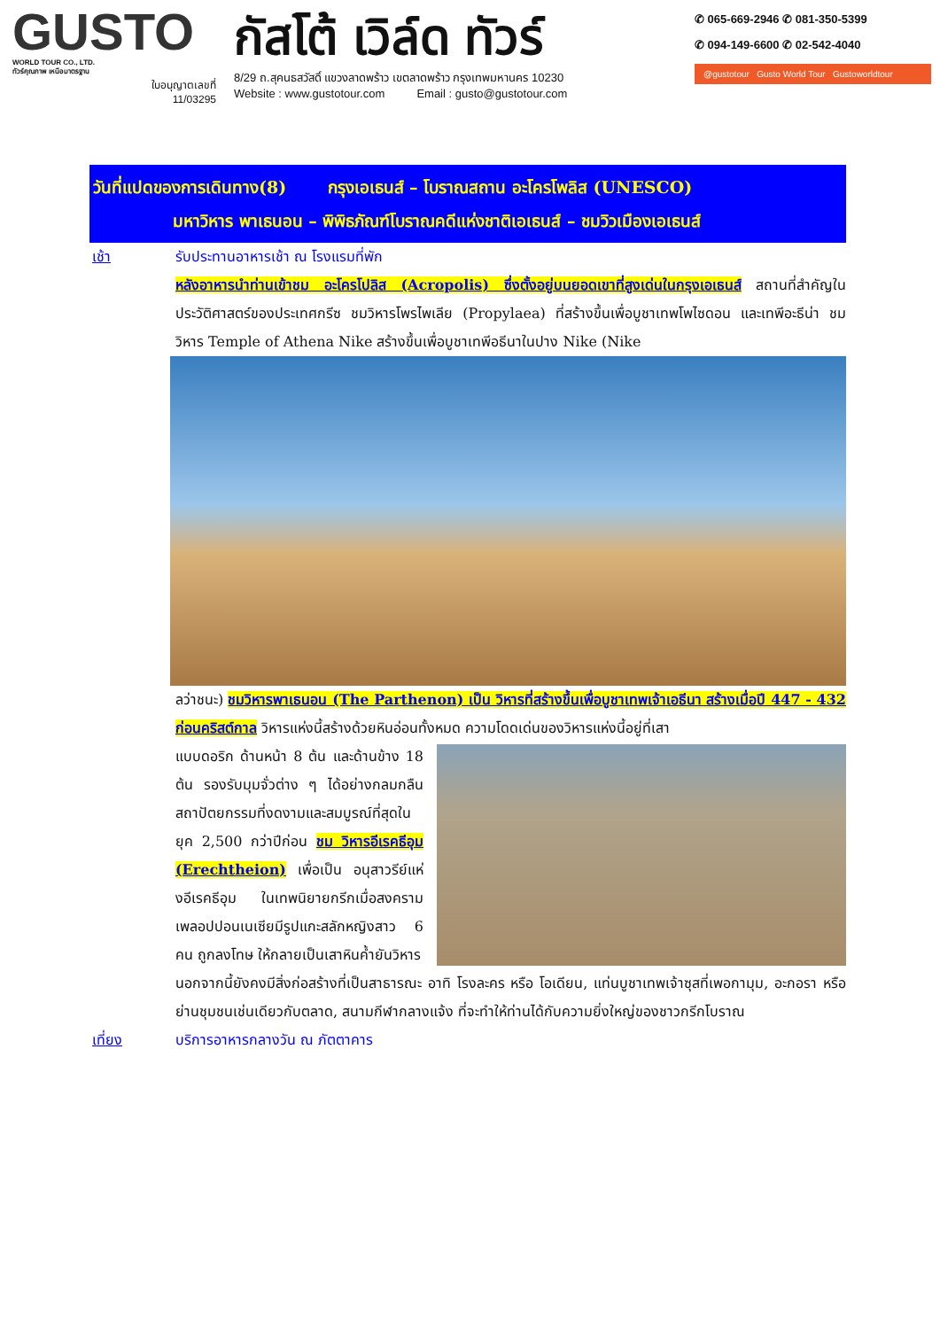GUSTO
WORLD TOUR CO., LTD.
ทัวร์คุณภาพ เหนือมาตรฐาน
ใบอนุญาตเลขที่
11/03295
กัสโต้ เวิล์ด ทัวร์
8/29 ถ.สุคนธสวัสดิ์ แขวงลาดพร้าว เขตลาดพร้าว กรุงเทพมหานคร 10230
Website : www.gustotour.com Email : gusto@gustotour.com
✆ 065-669-2946 ✆ 081-350-5399
✆ 094-149-6600 ✆ 02-542-4040
@gustotour Gusto World Tour Gustoworldtour
วันที่แปดของการเดินทาง(8) กรุงเอเธนส์ – โบราณสถาน อะโครโพลิส (UNESCO)
มหาวิหาร พาเธนอน – พิพิธภัณฑ์โบราณคดีแห่งชาติเอเธนส์ – ชมวิวเมืองเอเธนส์
เช้า รับประทานอาหารเช้า ณ โรงแรมที่พัก
หลังอาหารนำท่านเข้าชม อะโครโปลิส (Acropolis) ซึ่งตั้งอยู่บนยอดเขาที่สูงเด่นในกรุงเอเธนส์ สถานที่สำคัญในประวัติศาสตร์ของประเทศกรีซ ชมวิหารโพรไพเลีย (Propylaea) ที่สร้างขึ้นเพื่อบูชาเทพโพไซดอน และเทพีอะธีน่า ชมวิหาร Temple of Athena Nike สร้างขึ้นเพื่อบูชาเทพีอธีนาในปาง Nike (Nike
ลว่าชนะ) ชมวิหารพาเธนอน (The Parthenon) เป็น วิหารที่สร้างขึ้นเพื่อบูชาเทพเจ้าเอธีนา สร้างเมื่อปี 447 - 432 ก่อนคริสต์กาล วิหารแห่งนี้สร้างด้วยหินอ่อนทั้งหมด ความโดดเด่นของวิหารแห่งนี้อยู่ที่เสา
แบบดอริก ด้านหน้า 8 ต้น และด้านข้าง 18 ต้น รองรับมุมจั่วต่าง ๆ ได้อย่างกลมกลืน สถาปัตยกรรมที่งดงามและสมบูรณ์ที่สุดในยุค 2,500 กว่าปีก่อน ชม วิหารอีเรคธีอุม (Erechtheion) เพื่อเป็น อนุสาวรีย์แห่งอีเรคธีอุม ในเทพนิยายกรีกเมื่อสงครามเพลอปปอนเนเซียมีรูปแกะสลักหญิงสาว 6 คน ถูกลงโทษ ให้กลายเป็นเสาหินค้ำยันวิหาร
นอกจากนี้ยังคงมีสิ่งก่อสร้างที่เป็นสาธารณะ อาทิ โรงละคร หรือ โอเดียน, แท่นบูชาเทพเจ้าซุสที่เพอกามุม, อะกอรา หรือย่านชุมชนเช่นเดียวกับตลาด, สนามกีฬากลางแจ้ง ที่จะทำให้ท่านได้กับความยิ่งใหญ่ของชาวกรีกโบราณ
เที่ยง บริการอาหารกลางวัน ณ ภัตตาคาร